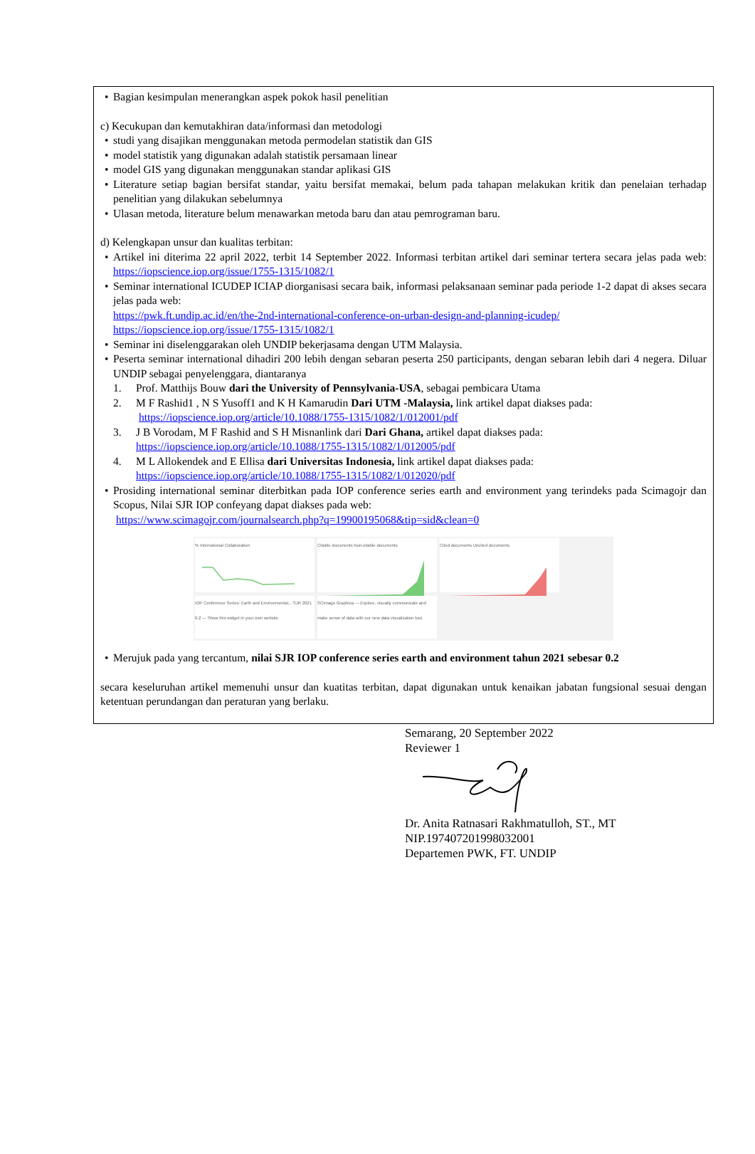Bagian kesimpulan menerangkan aspek pokok hasil penelitian
c) Kecukupan dan kemutakhiran data/informasi dan metodologi
studi yang disajikan menggunakan metoda permodelan statistik dan GIS
model statistik yang digunakan adalah statistik persamaan linear
model GIS yang digunakan menggunakan standar aplikasi GIS
Literature setiap bagian bersifat standar, yaitu bersifat memakai, belum pada tahapan melakukan kritik dan penelaian terhadap penelitian yang dilakukan sebelumnya
Ulasan metoda, literature belum menawarkan metoda baru dan atau pemrograman baru.
d) Kelengkapan unsur dan kualitas terbitan:
Artikel ini diterima 22 april 2022, terbit 14 September 2022. Informasi terbitan artikel dari seminar tertera secara jelas pada web: https://iopscience.iop.org/issue/1755-1315/1082/1
Seminar international ICUDEP ICIAP diorganisasi secara baik, informasi pelaksanaan seminar pada periode 1-2 dapat di akses secara jelas pada web:
https://pwk.ft.undip.ac.id/en/the-2nd-international-conference-on-urban-design-and-planning-icudep/
https://iopscience.iop.org/issue/1755-1315/1082/1
Seminar ini diselenggarakan oleh UNDIP bekerjasama dengan UTM Malaysia.
Peserta seminar international dihadiri 200 lebih dengan sebaran peserta 250 participants, dengan sebaran lebih dari 4 negera. Diluar UNDIP sebagai penyelenggara, diantaranya
1. Prof. Matthijs Bouw dari the University of Pennsylvania-USA, sebagai pembicara Utama
2. M F Rashid1 , N S Yusoff1 and K H Kamarudin Dari UTM -Malaysia, link artikel dapat diakses pada:
https://iopscience.iop.org/article/10.1088/1755-1315/1082/1/012001/pdf
3. J B Vorodam, M F Rashid and S H Misnanlink dari Dari Ghana, artikel dapat diakses pada:
https://iopscience.iop.org/article/10.1088/1755-1315/1082/1/012005/pdf
4. M L Allokendek and E Ellisa dari Universitas Indonesia, link artikel dapat diakses pada:
https://iopscience.iop.org/article/10.1088/1755-1315/1082/1/012020/pdf
Prosiding international seminar diterbitkan pada IOP conference series earth and environment yang terindeks pada Scimagojr dan Scopus, Nilai SJR IOP confeyang dapat diakses pada web:
https://www.scimagojr.com/journalsearch.php?q=19900195068&tip=sid&clean=0
% International Collaboration
Citable documents Non-citable documents
Cited documents Uncited documents
IOP Conference Series: Earth and Environmental... SJR 2021 0.2 — Show this widget in your own website
SCImago Graphica — Explore, visually communicate and make sense of data with our new data visualization tool.
Merujuk pada yang tercantum, nilai SJR IOP conference series earth and environment tahun 2021 sebesar 0.2
secara keseluruhan artikel memenuhi unsur dan kuatitas terbitan, dapat digunakan untuk kenaikan jabatan fungsional sesuai dengan ketentuan perundangan dan peraturan yang berlaku.
Semarang, 20 September 2022
Reviewer 1
Dr. Anita Ratnasari Rakhmatulloh, ST., MT
NIP.197407201998032001
Departemen PWK, FT. UNDIP